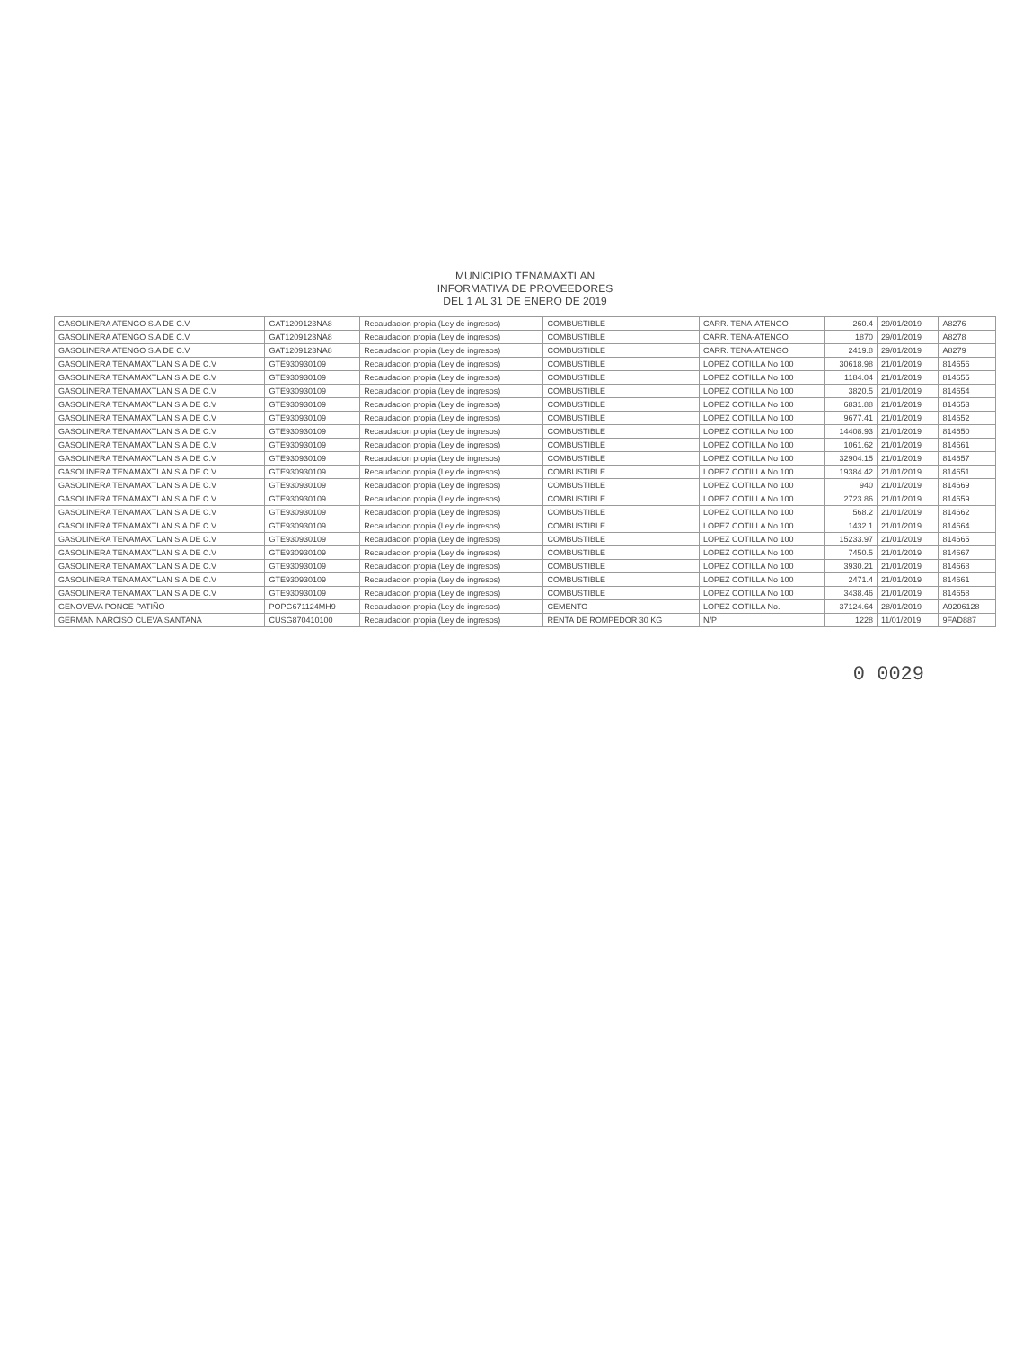MUNICIPIO TENAMAXTLAN
INFORMATIVA DE PROVEEDORES
DEL 1 AL 31 DE ENERO DE 2019
| GASOLINERA ATENGO S.A DE C.V | GAT1209123NA8 | Recaudacion propia (Ley de ingresos) | COMBUSTIBLE | CARR. TENA-ATENGO | 260.4 | 29/01/2019 | A8276 |
| GASOLINERA ATENGO S.A DE C.V | GAT1209123NA8 | Recaudacion propia (Ley de ingresos) | COMBUSTIBLE | CARR. TENA-ATENGO | 1870 | 29/01/2019 | A8278 |
| GASOLINERA ATENGO S.A DE C.V | GAT1209123NA8 | Recaudacion propia (Ley de ingresos) | COMBUSTIBLE | CARR. TENA-ATENGO | 2419.8 | 29/01/2019 | A8279 |
| GASOLINERA TENAMAXTLAN S.A DE C.V | GTE930930109 | Recaudacion propia (Ley de ingresos) | COMBUSTIBLE | LOPEZ COTILLA No 100 | 30618.98 | 21/01/2019 | 814656 |
| GASOLINERA TENAMAXTLAN S.A DE C.V | GTE930930109 | Recaudacion propia (Ley de ingresos) | COMBUSTIBLE | LOPEZ COTILLA No 100 | 1184.04 | 21/01/2019 | 814655 |
| GASOLINERA TENAMAXTLAN S.A DE C.V | GTE930930109 | Recaudacion propia (Ley de ingresos) | COMBUSTIBLE | LOPEZ COTILLA No 100 | 3820.5 | 21/01/2019 | 814654 |
| GASOLINERA TENAMAXTLAN S.A DE C.V | GTE930930109 | Recaudacion propia (Ley de ingresos) | COMBUSTIBLE | LOPEZ COTILLA No 100 | 6831.88 | 21/01/2019 | 814653 |
| GASOLINERA TENAMAXTLAN S.A DE C.V | GTE930930109 | Recaudacion propia (Ley de ingresos) | COMBUSTIBLE | LOPEZ COTILLA No 100 | 9677.41 | 21/01/2019 | 814652 |
| GASOLINERA TENAMAXTLAN S.A DE C.V | GTE930930109 | Recaudacion propia (Ley de ingresos) | COMBUSTIBLE | LOPEZ COTILLA No 100 | 14408.93 | 21/01/2019 | 814650 |
| GASOLINERA TENAMAXTLAN S.A DE C.V | GTE930930109 | Recaudacion propia (Ley de ingresos) | COMBUSTIBLE | LOPEZ COTILLA No 100 | 1061.62 | 21/01/2019 | 814661 |
| GASOLINERA TENAMAXTLAN S.A DE C.V | GTE930930109 | Recaudacion propia (Ley de ingresos) | COMBUSTIBLE | LOPEZ COTILLA No 100 | 32904.15 | 21/01/2019 | 814657 |
| GASOLINERA TENAMAXTLAN S.A DE C.V | GTE930930109 | Recaudacion propia (Ley de ingresos) | COMBUSTIBLE | LOPEZ COTILLA No 100 | 19384.42 | 21/01/2019 | 814651 |
| GASOLINERA TENAMAXTLAN S.A DE C.V | GTE930930109 | Recaudacion propia (Ley de ingresos) | COMBUSTIBLE | LOPEZ COTILLA No 100 | 940 | 21/01/2019 | 814669 |
| GASOLINERA TENAMAXTLAN S.A DE C.V | GTE930930109 | Recaudacion propia (Ley de ingresos) | COMBUSTIBLE | LOPEZ COTILLA No 100 | 2723.86 | 21/01/2019 | 814659 |
| GASOLINERA TENAMAXTLAN S.A DE C.V | GTE930930109 | Recaudacion propia (Ley de ingresos) | COMBUSTIBLE | LOPEZ COTILLA No 100 | 568.2 | 21/01/2019 | 814662 |
| GASOLINERA TENAMAXTLAN S.A DE C.V | GTE930930109 | Recaudacion propia (Ley de ingresos) | COMBUSTIBLE | LOPEZ COTILLA No 100 | 1432.1 | 21/01/2019 | 814664 |
| GASOLINERA TENAMAXTLAN S.A DE C.V | GTE930930109 | Recaudacion propia (Ley de ingresos) | COMBUSTIBLE | LOPEZ COTILLA No 100 | 15233.97 | 21/01/2019 | 814665 |
| GASOLINERA TENAMAXTLAN S.A DE C.V | GTE930930109 | Recaudacion propia (Ley de ingresos) | COMBUSTIBLE | LOPEZ COTILLA No 100 | 7450.5 | 21/01/2019 | 814667 |
| GASOLINERA TENAMAXTLAN S.A DE C.V | GTE930930109 | Recaudacion propia (Ley de ingresos) | COMBUSTIBLE | LOPEZ COTILLA No 100 | 3930.21 | 21/01/2019 | 814668 |
| GASOLINERA TENAMAXTLAN S.A DE C.V | GTE930930109 | Recaudacion propia (Ley de ingresos) | COMBUSTIBLE | LOPEZ COTILLA No 100 | 2471.4 | 21/01/2019 | 814661 |
| GASOLINERA TENAMAXTLAN S.A DE C.V | GTE930930109 | Recaudacion propia (Ley de ingresos) | COMBUSTIBLE | LOPEZ COTILLA No 100 | 3438.46 | 21/01/2019 | 814658 |
| GENOVEVA PONCE PATIÑO | POPG671124MH9 | Recaudacion propia (Ley de ingresos) | CEMENTO | LOPEZ COTILLA No. | 37124.64 | 28/01/2019 | A9206128 |
| GERMAN NARCISO CUEVA SANTANA | CUSG870410100 | Recaudacion propia (Ley de ingresos) | RENTA DE ROMPEDOR 30 KG | N/P | 1228 | 11/01/2019 | 9FAD887 |
0 0029